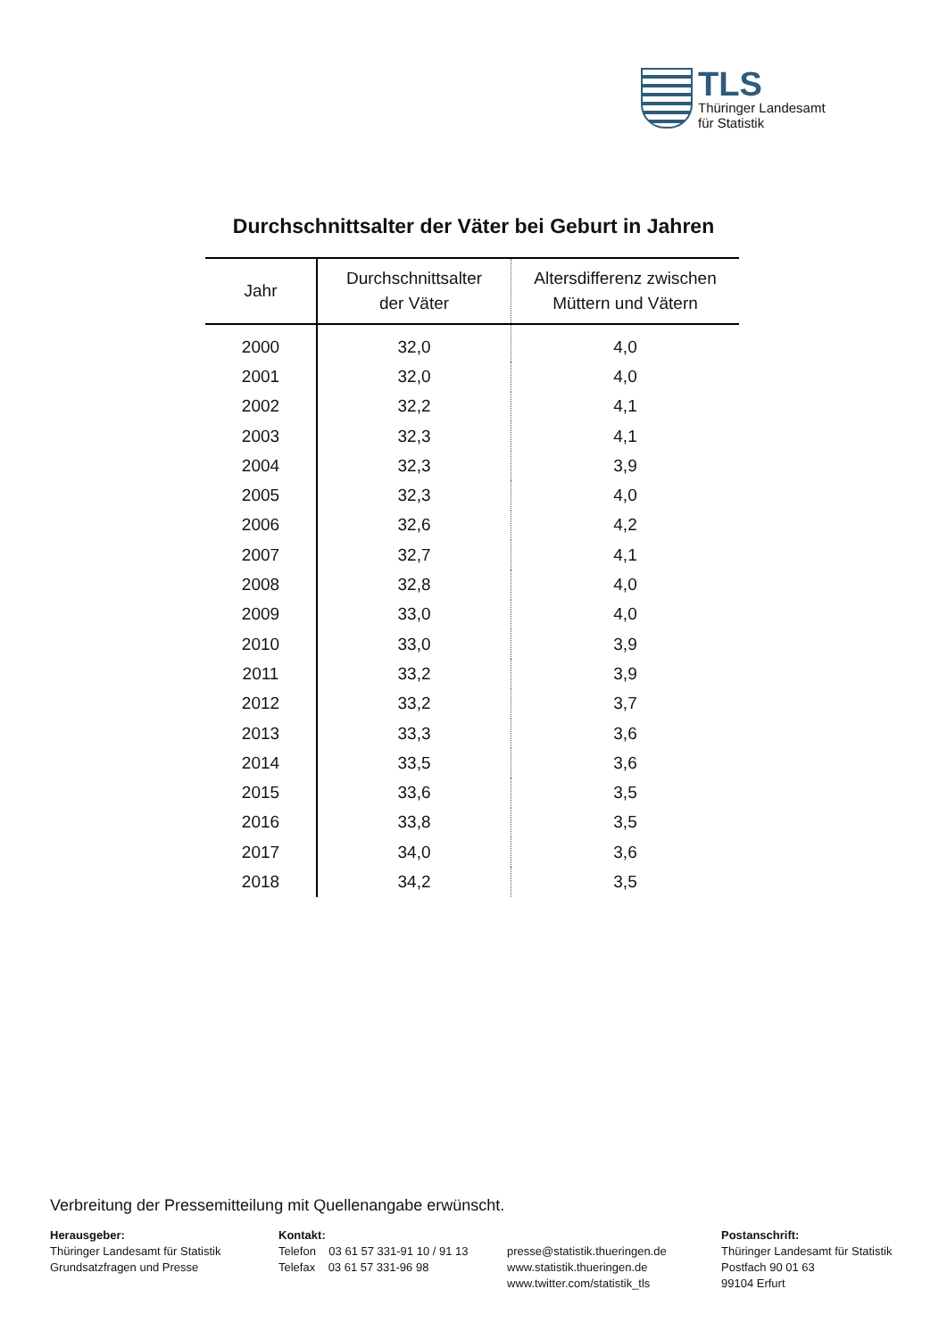TLS
Thüringer Landesamt
für Statistik
Durchschnittsalter der Väter bei Geburt in Jahren
| Jahr | Durchschnittsalter der Väter | Altersdifferenz zwischen Müttern und Vätern |
| --- | --- | --- |
| 2000 | 32,0 | 4,0 |
| 2001 | 32,0 | 4,0 |
| 2002 | 32,2 | 4,1 |
| 2003 | 32,3 | 4,1 |
| 2004 | 32,3 | 3,9 |
| 2005 | 32,3 | 4,0 |
| 2006 | 32,6 | 4,2 |
| 2007 | 32,7 | 4,1 |
| 2008 | 32,8 | 4,0 |
| 2009 | 33,0 | 4,0 |
| 2010 | 33,0 | 3,9 |
| 2011 | 33,2 | 3,9 |
| 2012 | 33,2 | 3,7 |
| 2013 | 33,3 | 3,6 |
| 2014 | 33,5 | 3,6 |
| 2015 | 33,6 | 3,5 |
| 2016 | 33,8 | 3,5 |
| 2017 | 34,0 | 3,6 |
| 2018 | 34,2 | 3,5 |
Verbreitung der Pressemitteilung mit Quellenangabe erwünscht.
Herausgeber:
Thüringer Landesamt für Statistik
Grundsatzfragen und Presse
Kontakt:
Telefon 03 61 57 331-91 10 / 91 13
Telefax 03 61 57 331-96 98
presse@statistik.thueringen.de
www.statistik.thueringen.de
www.twitter.com/statistik_tls
Postanschrift:
Thüringer Landesamt für Statistik
Postfach 90 01 63
99104 Erfurt